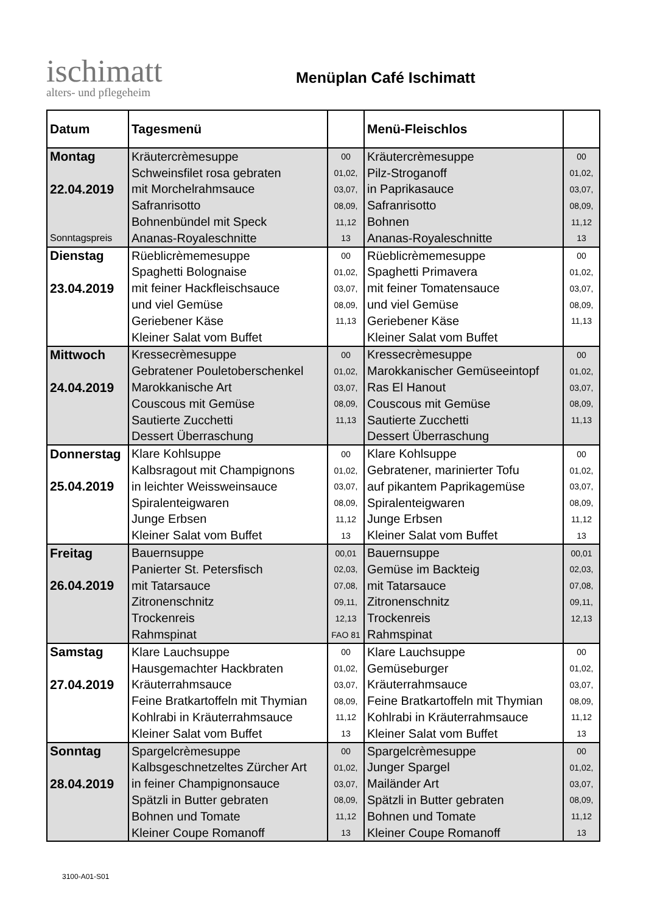ischimatt
alters- und pflegeheim
Menüplan Café Ischimatt
| Datum | Tagesmenü | | Menü-Fleischlos | |
| --- | --- | --- | --- | --- |
| Montag | Kräutercrèmesuppe | 00 | Kräutercrèmesuppe | 00 |
| | Schweinsfilet rosa gebraten | 01,02, | Pilz-Stroganoff | 01,02, |
| 22.04.2019 | mit Morchelrahmsauce | 03,07, | in Paprikasauce | 03,07, |
| | Safranrisotto | 08,09, | Safranrisotto | 08,09, |
| | Bohnenbündel mit Speck | 11,12 | Bohnen | 11,12 |
| Sonntagspreis | Ananas-Royaleschnitte | 13 | Ananas-Royaleschnitte | 13 |
| Dienstag | Rüeblicrèmemesuppe | 00 | Rüeblicrèmemesuppe | 00 |
| | Spaghetti Bolognaise | 01,02, | Spaghetti Primavera | 01,02, |
| 23.04.2019 | mit feiner Hackfleischsauce | 03,07, | mit feiner Tomatensauce | 03,07, |
| | und viel Gemüse | 08,09, | und viel Gemüse | 08,09, |
| | Geriebener Käse | 11,13 | Geriebener Käse | 11,13 |
| | Kleiner Salat vom Buffet | | Kleiner Salat vom Buffet | |
| Mittwoch | Kressecrèmesuppe | 00 | Kressecrèmesuppe | 00 |
| | Gebratener Pouletoberschenkel | 01,02, | Marokkanischer Gemüseeintopf | 01,02, |
| 24.04.2019 | Marokkanische Art | 03,07, | Ras El Hanout | 03,07, |
| | Couscous mit Gemüse | 08,09, | Couscous mit Gemüse | 08,09, |
| | Sautierte Zucchetti | 11,13 | Sautierte Zucchetti | 11,13 |
| | Dessert Überraschung | | Dessert Überraschung | |
| Donnerstag | Klare Kohlsuppe | 00 | Klare Kohlsuppe | 00 |
| | Kalbsragout mit Champignons | 01,02, | Gebratener, marinierter Tofu | 01,02, |
| 25.04.2019 | in leichter Weissweinsauce | 03,07, | auf pikantem Paprikagemüse | 03,07, |
| | Spiralenteigwaren | 08,09, | Spiralenteigwaren | 08,09, |
| | Junge Erbsen | 11,12 | Junge Erbsen | 11,12 |
| | Kleiner Salat vom Buffet | 13 | Kleiner Salat vom Buffet | 13 |
| Freitag | Bauernsuppe | 00,01 | Bauernsuppe | 00,01 |
| | Panierter St. Petersfisch | 02,03, | Gemüse im Backteig | 02,03, |
| 26.04.2019 | mit Tatarsauce | 07,08, | mit Tatarsauce | 07,08, |
| | Zitronenschnitz | 09,11, | Zitronenschnitz | 09,11, |
| | Trockenreis | 12,13 | Trockenreis | 12,13 |
| | Rahmspinat | FAO 81 | Rahmspinat | |
| Samstag | Klare Lauchsuppe | 00 | Klare Lauchsuppe | 00 |
| | Hausgemachter Hackbraten | 01,02, | Gemüseburger | 01,02, |
| 27.04.2019 | Kräuterrahmsauce | 03,07, | Kräuterrahmsauce | 03,07, |
| | Feine Bratkartoffeln mit Thymian | 08,09, | Feine Bratkartoffeln mit Thymian | 08,09, |
| | Kohlrabi in Kräuterrahmsauce | 11,12 | Kohlrabi in Kräuterrahmsauce | 11,12 |
| | Kleiner Salat vom Buffet | 13 | Kleiner Salat vom Buffet | 13 |
| Sonntag | Spargelcrèmesuppe | 00 | Spargelcrèmesuppe | 00 |
| | Kalbsgeschnetzeltes Zürcher Art | 01,02, | Junger Spargel | 01,02, |
| 28.04.2019 | in feiner Champignonsauce | 03,07, | Mailänder Art | 03,07, |
| | Spätzli in Butter gebraten | 08,09, | Spätzli in Butter gebraten | 08,09, |
| | Bohnen und Tomate | 11,12 | Bohnen und Tomate | 11,12 |
| | Kleiner Coupe Romanoff | 13 | Kleiner Coupe Romanoff | 13 |
3100-A01-S01